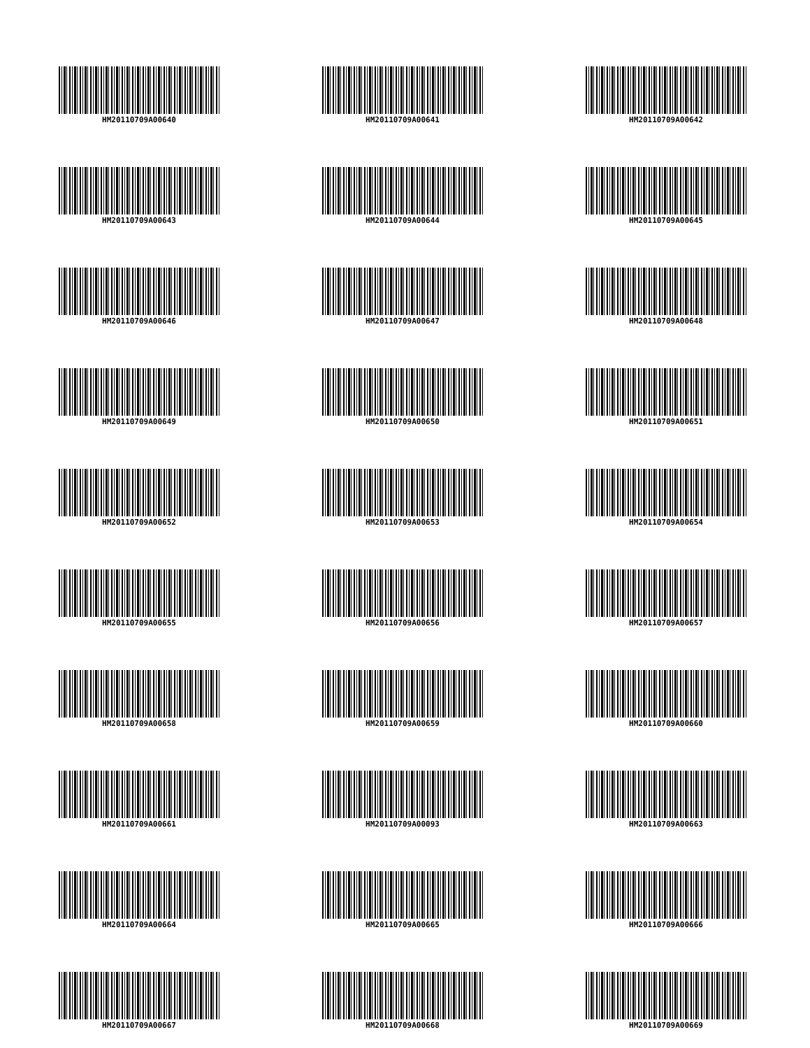HM20110709A00640
HM20110709A00641
HM20110709A00642
HM20110709A00643
HM20110709A00644
HM20110709A00645
HM20110709A00646
HM20110709A00647
HM20110709A00648
HM20110709A00649
HM20110709A00650
HM20110709A00651
HM20110709A00652
HM20110709A00653
HM20110709A00654
HM20110709A00655
HM20110709A00656
HM20110709A00657
HM20110709A00658
HM20110709A00659
HM20110709A00660
HM20110709A00661
HM20110709A00093
HM20110709A00663
HM20110709A00664
HM20110709A00665
HM20110709A00666
HM20110709A00667
HM20110709A00668
HM20110709A00669